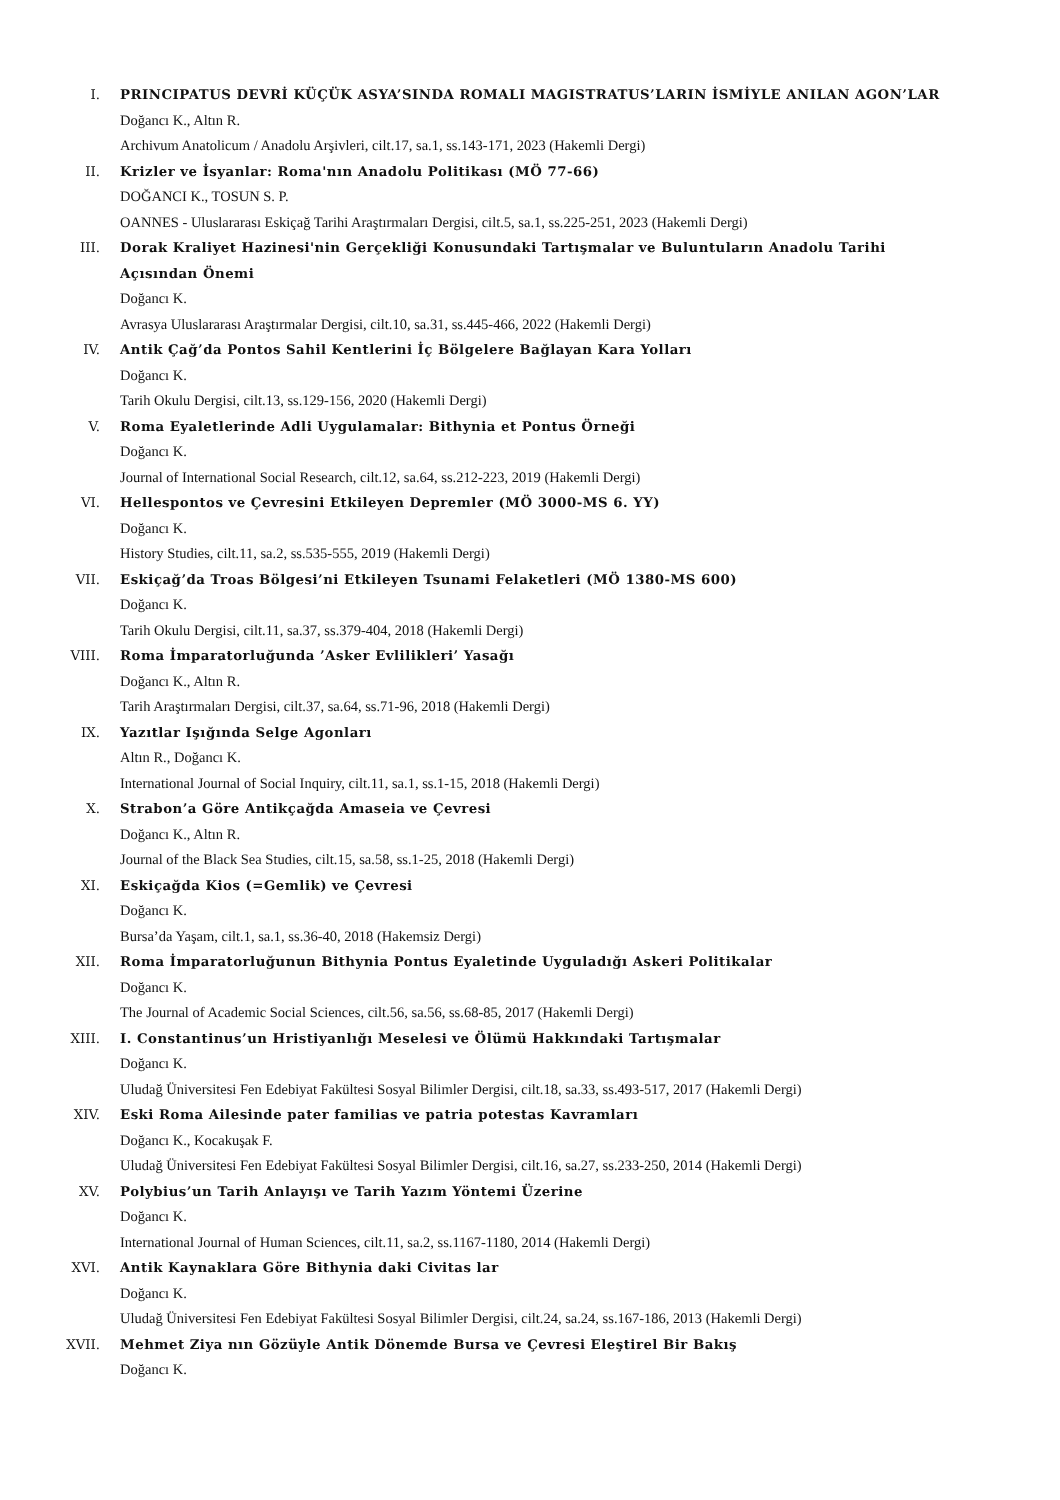I. PRINCIPATUS DEVRİ KÜÇÜK ASYA’SINDA ROMALI MAGISTRATUS’LARIN İSMİYLE ANILAN AGON’LAR
Doğancı K., Altın R.
Archivum Anatolicum / Anadolu Arşivleri, cilt.17, sa.1, ss.143-171, 2023 (Hakemli Dergi)
II. Krizler ve İsyanlar: Roma'nın Anadolu Politikası (MÖ 77-66)
DOĞANCI K., TOSUN S. P.
OANNES - Uluslararası Eskiçağ Tarihi Araştırmaları Dergisi, cilt.5, sa.1, ss.225-251, 2023 (Hakemli Dergi)
III. Dorak Kraliyet Hazinesi'nin Gerçekliği Konusundaki Tartışmalar ve Buluntuların Anadolu Tarihi Açısından Önemi
Doğancı K.
Avrasya Uluslararası Araştırmalar Dergisi, cilt.10, sa.31, ss.445-466, 2022 (Hakemli Dergi)
IV. Antik Çağ’da Pontos Sahil Kentlerini İç Bölgelere Bağlayan Kara Yolları
Doğancı K.
Tarih Okulu Dergisi, cilt.13, ss.129-156, 2020 (Hakemli Dergi)
V. Roma Eyaletlerinde Adli Uygulamalar: Bithynia et Pontus Örneği
Doğancı K.
Journal of International Social Research, cilt.12, sa.64, ss.212-223, 2019 (Hakemli Dergi)
VI. Hellespontos ve Çevresini Etkileyen Depremler (MÖ 3000-MS 6. YY)
Doğancı K.
History Studies, cilt.11, sa.2, ss.535-555, 2019 (Hakemli Dergi)
VII. Eskiçağ’da Troas Bölgesi’ni Etkileyen Tsunami Felaketleri (MÖ 1380-MS 600)
Doğancı K.
Tarih Okulu Dergisi, cilt.11, sa.37, ss.379-404, 2018 (Hakemli Dergi)
VIII. Roma İmparatorluğunda ’Asker Evlilikleri’ Yasağı
Doğancı K., Altın R.
Tarih Araştırmaları Dergisi, cilt.37, sa.64, ss.71-96, 2018 (Hakemli Dergi)
IX. Yazıtlar Işığında Selge Agonları
Altın R., Doğancı K.
International Journal of Social Inquiry, cilt.11, sa.1, ss.1-15, 2018 (Hakemli Dergi)
X. Strabon’a Göre Antikçağda Amaseia ve Çevresi
Doğancı K., Altın R.
Journal of the Black Sea Studies, cilt.15, sa.58, ss.1-25, 2018 (Hakemli Dergi)
XI. Eskiçağda Kios (=Gemlik) ve Çevresi
Doğancı K.
Bursa’da Yaşam, cilt.1, sa.1, ss.36-40, 2018 (Hakemsiz Dergi)
XII. Roma İmparatorluğunun Bithynia Pontus Eyaletinde Uyguladığı Askeri Politikalar
Doğancı K.
The Journal of Academic Social Sciences, cilt.56, sa.56, ss.68-85, 2017 (Hakemli Dergi)
XIII. I. Constantinus’un Hristiyanlığı Meselesi ve Ölümü Hakkındaki Tartışmalar
Doğancı K.
Uludağ Üniversitesi Fen Edebiyat Fakültesi Sosyal Bilimler Dergisi, cilt.18, sa.33, ss.493-517, 2017 (Hakemli Dergi)
XIV. Eski Roma Ailesinde pater familias ve patria potestas Kavramları
Doğancı K., Kocakuşak F.
Uludağ Üniversitesi Fen Edebiyat Fakültesi Sosyal Bilimler Dergisi, cilt.16, sa.27, ss.233-250, 2014 (Hakemli Dergi)
XV. Polybius’un Tarih Anlayışı ve Tarih Yazım Yöntemi Üzerine
Doğancı K.
International Journal of Human Sciences, cilt.11, sa.2, ss.1167-1180, 2014 (Hakemli Dergi)
XVI. Antik Kaynaklara Göre Bithynia daki Civitas lar
Doğancı K.
Uludağ Üniversitesi Fen Edebiyat Fakültesi Sosyal Bilimler Dergisi, cilt.24, sa.24, ss.167-186, 2013 (Hakemli Dergi)
XVII. Mehmet Ziya nın Gözüyle Antik Dönemde Bursa ve Çevresi Eleştirel Bir Bakış
Doğancı K.